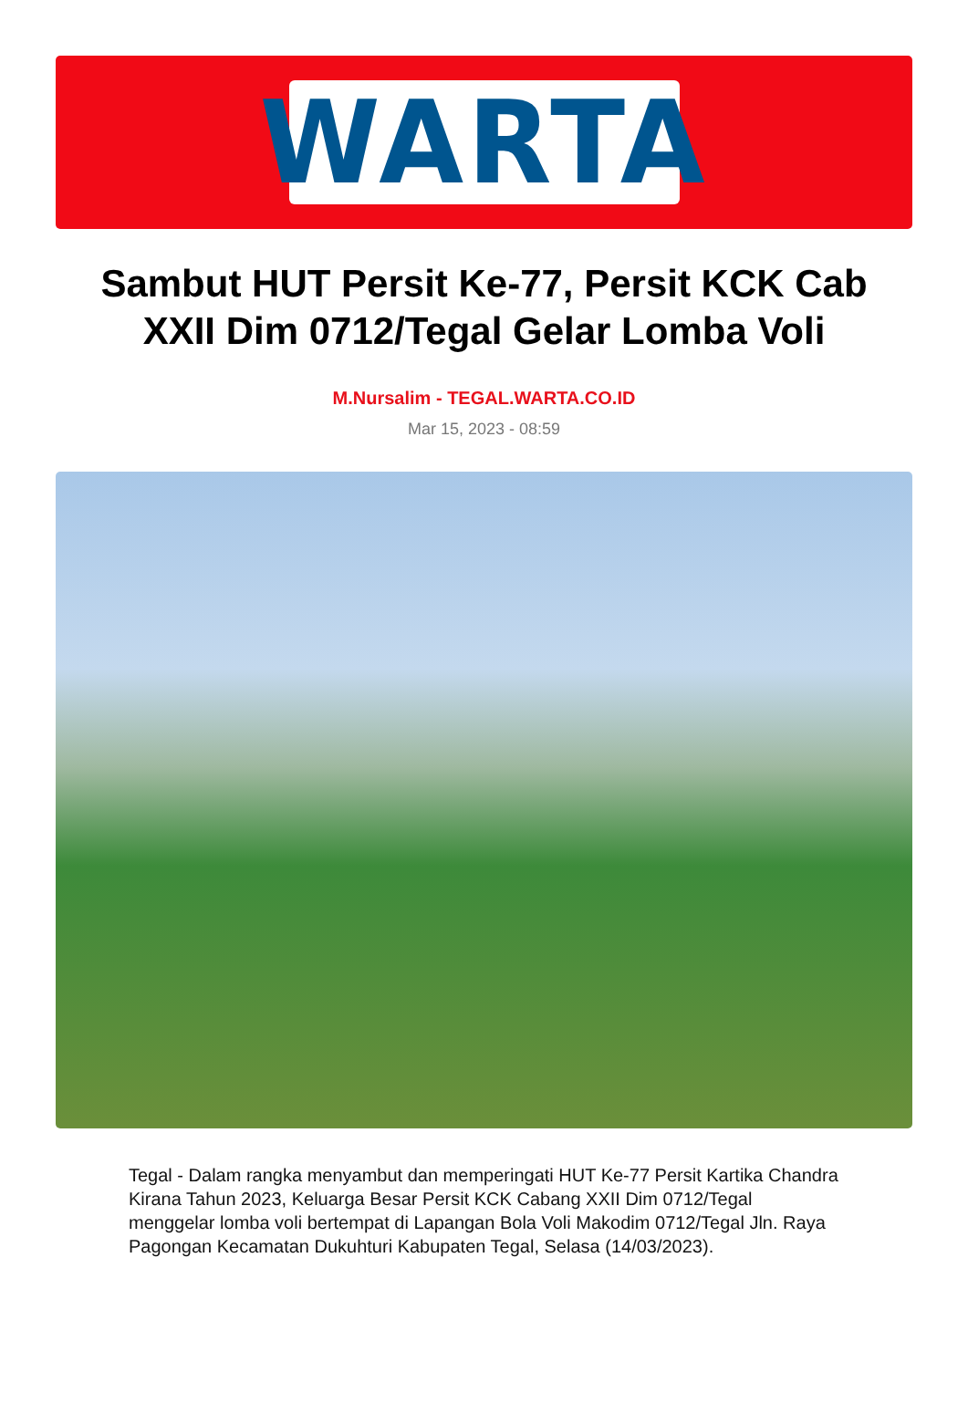WARTA
Sambut HUT Persit Ke-77, Persit KCK Cab XXII Dim 0712/Tegal Gelar Lomba Voli
M.Nursalim - TEGAL.WARTA.CO.ID
Mar 15, 2023 - 08:59
Tegal - Dalam rangka menyambut dan memperingati HUT Ke-77 Persit Kartika Chandra Kirana Tahun 2023, Keluarga Besar Persit KCK Cabang XXII Dim 0712/Tegal menggelar lomba voli bertempat di Lapangan Bola Voli Makodim 0712/Tegal Jln. Raya Pagongan Kecamatan Dukuhturi Kabupaten Tegal, Selasa (14/03/2023).